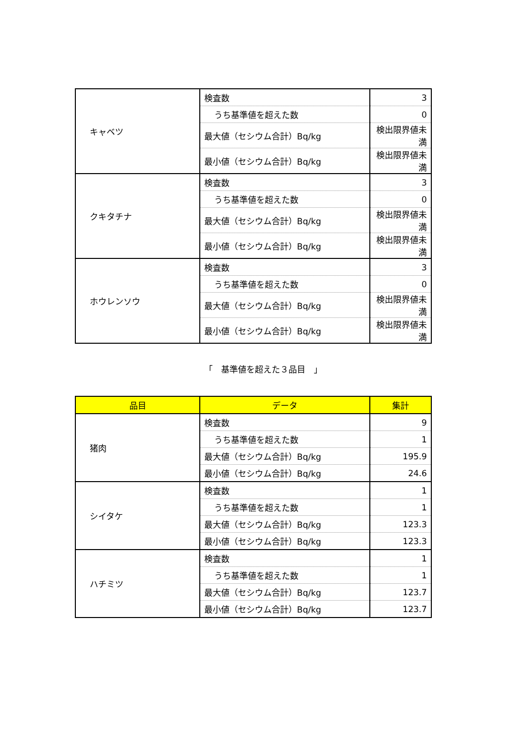| キャベツ | 検査数 | 3 |
| | うち基準値を超えた数 | 0 |
| | 最大値（セシウム合計）Bq/kg | 検出限界値未満 |
| | 最小値（セシウム合計）Bq/kg | 検出限界値未満 |
| クキタチナ | 検査数 | 3 |
| | うち基準値を超えた数 | 0 |
| | 最大値（セシウム合計）Bq/kg | 検出限界値未満 |
| | 最小値（セシウム合計）Bq/kg | 検出限界値未満 |
| ホウレンソウ | 検査数 | 3 |
| | うち基準値を超えた数 | 0 |
| | 最大値（セシウム合計）Bq/kg | 検出限界値未満 |
| | 最小値（セシウム合計）Bq/kg | 検出限界値未満 |
「　基準値を超えた３品目　」
| 品目 | データ | 集計 |
| --- | --- | --- |
| 猪肉 | 検査数 | 9 |
| | うち基準値を超えた数 | 1 |
| | 最大値（セシウム合計）Bq/kg | 195.9 |
| | 最小値（セシウム合計）Bq/kg | 24.6 |
| シイタケ | 検査数 | 1 |
| | うち基準値を超えた数 | 1 |
| | 最大値（セシウム合計）Bq/kg | 123.3 |
| | 最小値（セシウム合計）Bq/kg | 123.3 |
| ハチミツ | 検査数 | 1 |
| | うち基準値を超えた数 | 1 |
| | 最大値（セシウム合計）Bq/kg | 123.7 |
| | 最小値（セシウム合計）Bq/kg | 123.7 |